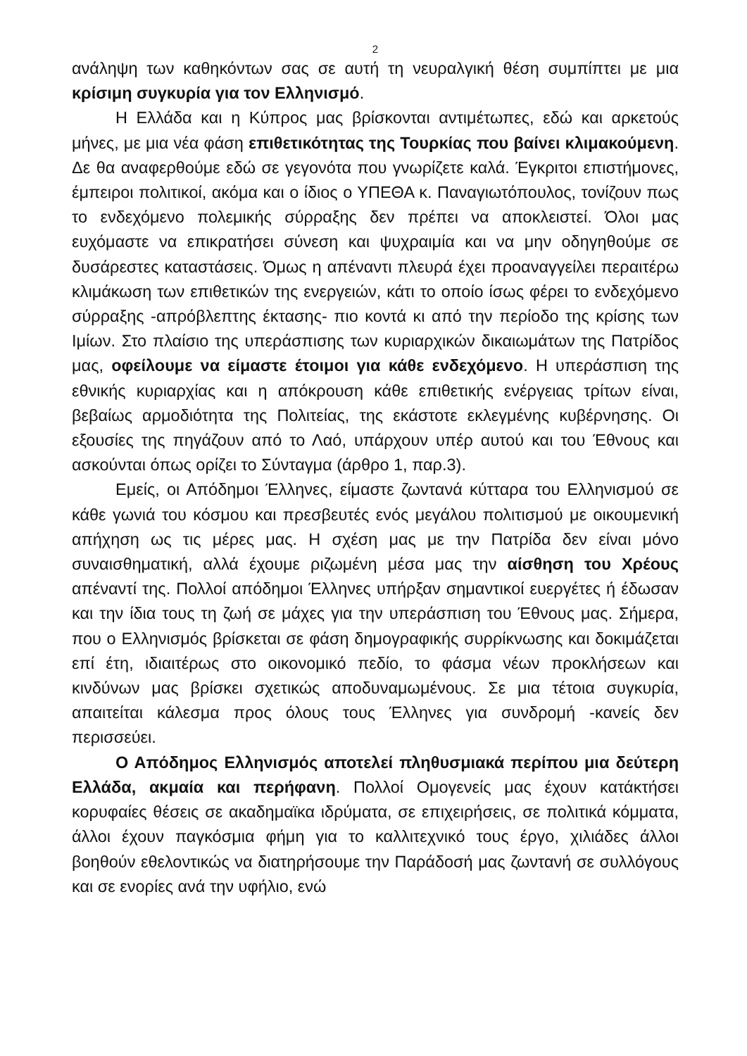2
ανάληψη των καθηκόντων σας σε αυτή τη νευραλγική θέση συμπίπτει με μια κρίσιμη συγκυρία για τον Ελληνισμό.
Η Ελλάδα και η Κύπρος μας βρίσκονται αντιμέτωπες, εδώ και αρκετούς μήνες, με μια νέα φάση επιθετικότητας της Τουρκίας που βαίνει κλιμακούμενη. Δε θα αναφερθούμε εδώ σε γεγονότα που γνωρίζετε καλά. Έγκριτοι επιστήμονες, έμπειροι πολιτικοί, ακόμα και ο ίδιος ο ΥΠΕΘΑ κ. Παναγιωτόπουλος, τονίζουν πως το ενδεχόμενο πολεμικής σύρραξης δεν πρέπει να αποκλειστεί. Όλοι μας ευχόμαστε να επικρατήσει σύνεση και ψυχραιμία και να μην οδηγηθούμε σε δυσάρεστες καταστάσεις. Όμως η απέναντι πλευρά έχει προαναγγείλει περαιτέρω κλιμάκωση των επιθετικών της ενεργειών, κάτι το οποίο ίσως φέρει το ενδεχόμενο σύρραξης -απρόβλεπτης έκτασης- πιο κοντά κι από την περίοδο της κρίσης των Ιμίων. Στο πλαίσιο της υπεράσπισης των κυριαρχικών δικαιωμάτων της Πατρίδος μας, οφείλουμε να είμαστε έτοιμοι για κάθε ενδεχόμενο. Η υπεράσπιση της εθνικής κυριαρχίας και η απόκρουση κάθε επιθετικής ενέργειας τρίτων είναι, βεβαίως αρμοδιότητα της Πολιτείας, της εκάστοτε εκλεγμένης κυβέρνησης. Οι εξουσίες της πηγάζουν από το Λαό, υπάρχουν υπέρ αυτού και του Έθνους και ασκούνται όπως ορίζει το Σύνταγμα (άρθρο 1, παρ.3).
Εμείς, οι Απόδημοι Έλληνες, είμαστε ζωντανά κύτταρα του Ελληνισμού σε κάθε γωνιά του κόσμου και πρεσβευτές ενός μεγάλου πολιτισμού με οικουμενική απήχηση ως τις μέρες μας. Η σχέση μας με την Πατρίδα δεν είναι μόνο συναισθηματική, αλλά έχουμε ριζωμένη μέσα μας την αίσθηση του Χρέους απέναντί της. Πολλοί απόδημοι Έλληνες υπήρξαν σημαντικοί ευεργέτες ή έδωσαν και την ίδια τους τη ζωή σε μάχες για την υπεράσπιση του Έθνους μας. Σήμερα, που ο Ελληνισμός βρίσκεται σε φάση δημογραφικής συρρίκνωσης και δοκιμάζεται επί έτη, ιδιαιτέρως στο οικονομικό πεδίο, το φάσμα νέων προκλήσεων και κινδύνων μας βρίσκει σχετικώς αποδυναμωμένους. Σε μια τέτοια συγκυρία, απαιτείται κάλεσμα προς όλους τους Έλληνες για συνδρομή -κανείς δεν περισσεύει.
Ο Απόδημος Ελληνισμός αποτελεί πληθυσμιακά περίπου μια δεύτερη Ελλάδα, ακμαία και περήφανη. Πολλοί Ομογενείς μας έχουν κατάκτήσει κορυφαίες θέσεις σε ακαδημαϊκα ιδρύματα, σε επιχειρήσεις, σε πολιτικά κόμματα, άλλοι έχουν παγκόσμια φήμη για το καλλιτεχνικό τους έργο, χιλιάδες άλλοι βοηθούν εθελοντικώς να διατηρήσουμε την Παράδοσή μας ζωντανή σε συλλόγους και σε ενορίες ανά την υφήλιο, ενώ